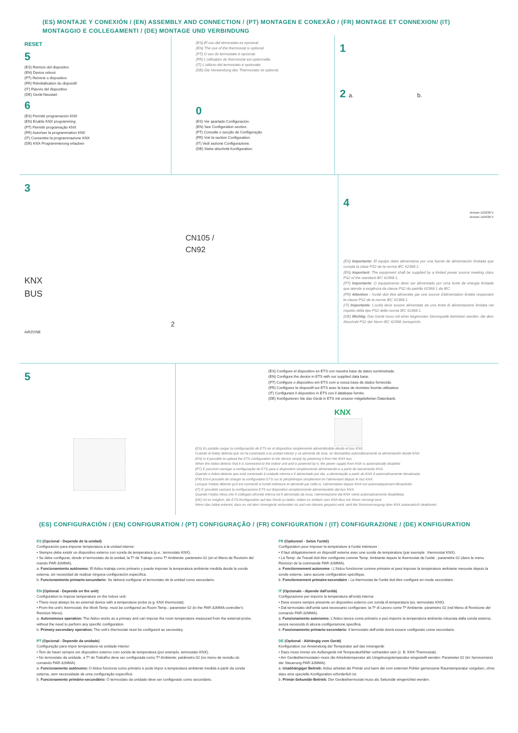(ES) MONTAJE Y CONEXIÓN / (EN) ASSEMBLY AND CONNECTION / (PT) MONTAGEN E CONEXÃO / (FR) MONTAGE ET CONNEXION/ (IT) MONTAGGIO E COLLEGAMENTI / (DE) MONTAGE UND VERBINDUNG
RESET
5
(ES) Reinicio del dispositvo
(EN) Device reboot
(PT) Reinicie o dispositivo
(FR) Réinitialisation du dispositif
(IT) Riavvio del dispositivo
(DE) Gerät-Neustart
6
(ES) Permitir programación KNX
(EN) Enable KNX programming
(PT) Permitir programação KNX
(FR) Autoriser la programmation KNX
(IT) Consentire la programmazione KNX
(DE) KNX-Programmierung erlauben
(ES) El uso del termostato es opcional.
(EN) The use of the thermostat is optional.
(PT) O uso do termostato é opcional.
(FR) L'utilisation du thermostat est optionnelle.
(IT) L'utilizzo del termostato è opzionale.
(DE) Die Verwendung des Thermostats ist optional.
0
(ES) Ver apartado Configuración.
(EN) See Configuration section.
(PT) Consulte o secção de Configuração.
(FR) Voir la section Configuration.
(IT) Vedi sezione Configurazione.
(DE) Siehe abschnitt Konfiguration.
1
2 a. b.
3
KNX
BUS
CN105 /
CN92
2
AIRZONE
4
Airzone 110/230 V
Airzone 110/230 V
(ES) Importante: El equipo debe alimentarse por una fuente de alimentación limitada que cumpla la clase PS2 de la norma IEC 62368-1.
(EN) Important: The equipment shall be supplied by a limited power source meeting class PS2 of the standard IEC 62368-1.
(PT) Importante: O equipamento deve ser alimentado por uma fonte de energia limitada que atende a exigência da classe PS2 do padrão 62368-1 da IEC.
(FR) Attention : l'unité doit être alimentée par une source d'alimentation limitée respectant la classe PS2 de la norme IEC 62368-1.
(IT) Importante: L'unità deve essere alimentata da una fonte di alimentazione limitata nel rispetto della tipo PS2 della norma IEC 62368-1.
(DE) Wichtig: Das Gerät muss mit einer begrenzten Stromquelle betrieben werden, die dem Abschnitt PS2 der Norm IEC 62368-1entspricht.
5
(ES) Configure el dispositivo en ETS con nuestra base de datos suministrada.
(EN) Configure the device in ETS with our supplied data base.
(PT) Configure o dispositivo em ETS com a nossa base de dados fornecida.
(FR) Configurez le dispositif sur ETS avec la base de données fournie utilisateur.
(IT) Configurare il dispositivo in ETS con il database fornito.
(DE) Konfigurieren Sie das Gerät in ETS mit unserer mitgelieferten Datenbank.
KNX
(ES) Es posible cargar la configuración de ETS en el dispositivo simplemente alimentándolo desde el bus KNX.
Cuando el Aidoo detecta que se ha conectado a la unidad interior y se alimenta de esta, se deshabilita automáticamente la alimentación desde KNX.
(EN) Is it possible to upload the ETS configuration to the device simply by powering it from the KNX bus.
When the Aidoo detects that it is connected to the indoor unit and is powered by it, the power supply from KNX is automatically disabled.
(PT) É possível carregar a configuração do ETS para o dispositivo simplesmente alimentando-o a partir do barramento KNX.
Quando o Aidoo detecta que está conectado à unidade interna e é alimentado por ela, a alimentação a partir do KNX é automaticamente desativada.
(FR) Est-il possible de charger la configuration ETS sur le périphérique simplement en l'alimentant depuis le bus KNX.
Lorsque l'Aidoo détecte qu'il est connecté à l'unité intérieure et alimenté par celle-ci, l'alimentation depuis KNX est automatiquement désactivée.
(IT) È possibile caricare la configurazione ETS sul dispositivo semplicemente alimentandolo dal bus KNX.
Quando l'Aidoo rileva che è collegato all'unità interna ed è alimentato da essa, l'alimentazione dal KNX viene automaticamente disabilitata.
(DE) Ist es möglich, die ETS-Konfiguration auf das Gerät zu laden, indem es einfach vom KNX-Bus mit Strom versorgt wird.
Wenn das Aidoo erkennt, dass es mit dem Innengerät verbunden ist und von diesem gespeist wird, wird die Stromversorgung über KNX automatisch deaktiviert.
(ES) CONFIGURACIÓN / (EN) CONFIGURATION / (PT) CONFIGURAÇÃO / (FR) CONFIGURATION / (IT) CONFIGURAZIONE / (DE) KONFIGURATION
ES (Opcional - Depende de la unidad)
Configuración para imponer temperatura a la unidad interior:
• Siempre debe existir un dispositivo externo con sonda de temperatura (p.e.: termostato KNX).
• Se debe configurar, desde el termostato de la unidad, la Tª de Trabajo como Tª Ambiente: parámetro 02 (en el Menú de Revisión del mando PAR-32MMA).
a. Funcionamiento autónomo: El Aidoo trabaja como primario y puede imponer la temperatura ambiente medida desde la sonda externa, sin necesidad de realizar ninguna configuración específica.
b. Funcionamiento primario-secundario: Se deberá configurar el termostato de la unidad como secundario.
FR (Optionnel - Selon l'unité)
Configuration pour imposer la température à l'unité intérieure :
• Il faut obligatoirement un dispositif externe avec une sonde de température (par exemple : thermostat KNX).
• La Temp. de Travail doit être configurée comme Temp. Ambiante depuis le thermostat de l'unité : paramètre 02 (dans le menu Révision de la commande PAR-32MMA).
a. Fonctionnement autonome : L'Aidoo fonctionne comme primaire et peut imposer la température ambiante mesurée depuis la sonde externe, sans aucune configuration spécifique.
b. Fonctionnement primaire-secondaire : Le thermostat de l'unité doit être configuré en mode secondaire.
EN (Optional - Depends on the unit)
Configuration to impose temperature on the indoor unit:
• There must always be an external device with a temperature probe (e.g. KNX thermostat).
• From the unit's thermostat, the Work Temp. must be configured as Room Temp.: parameter 02 (in the PAR-32MMA controller's Revision Menu).
a. Autonomous operation: The Aidoo works as a primary and can impose the room temperature measured from the external probe, without the need to perform any specific configuration.
b. Primary-secondary operation: The unit's thermostat must be configured as secondary.
IT (Opzionale - dipende dall'unità)
Configurazione per imporre la temperatura all'unità interna:
• Deve essere sempre presente un dispositivo esterno con sonda di temperatura (es. termostato KNX).
• Dal termostato dell'unità sarà necessario configurare: la Tª di Lavoro come Tª Ambiente: parametro 02 (nel Menu di Revisione del comando PAR-32MMA).
a. Funzionamento autonomo: L'Aidoo lavora come primario e può imporre la temperatura ambiente misurata dalla sonda esterna, senza necessità di alcuna configurazione specifica.
b. Funzionamento primario-secondario: Il termostato dell'unità dovrà essere configurato come secondario.
PT (Opcional - Depende da unidade)
Configuração para impor temperatura na unidade interior:
• Tem de haver sempre um dispositivo externo com sonda de temperatura (por exemplo, termostato KNX).
• No termostato da unidade, a Tª de Trabalho deve ser configurada como Tª Ambiente: parâmetro 02 (no menu de revisão do comando PAR-32MMA).
a. Funcionamento autónomo: O Aidoo funciona como primário e pode impor a temperatura ambiente medida a partir da sonda externa, sem necessidade de uma configuração específica.
b. Funcionamento primário-secundário: O termostato da unidade deve ser configurado como secundário.
DE (Optional - Abhängig vom Gerät)
Konfiguration zur Anwendung der Temperatur auf das Innengerät:
• Dazu muss immer ein Außengerät mit Temperaturfühler vorhanden sein (z. B. KNX-Thermostat).
• Am Gerätethermostaten muss die Arbeitstemperatur als Umgebungstemperatur eingestellt werden: Parameter 02 (im Servicemenü der Steuerung PAR-32MMA).
a. Unabhängiger Betrieb: Aidoo arbeitet als Primär und kann die vom externen Fühler gemessene Raumtemperatur vorgeben, ohne dass eine spezielle Konfiguration erforderlich ist.
b. Primär-Sekundär-Betrieb: Der Gerätethermostat muss als Sekundär eingerichtet werden.